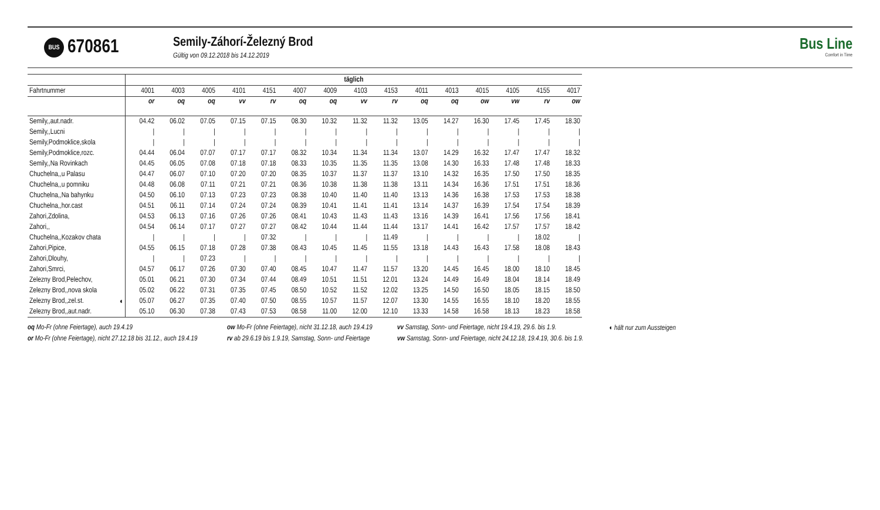BUS 670861
Semily-Záhorí-Železný Brod
Gültig von 09.12.2018 bis 14.12.2019
Bus Line
Comfort in Time
| | täglich | | | | | | | | | | | | | | |
| --- | --- | --- | --- | --- | --- | --- | --- | --- | --- | --- | --- | --- | --- | --- | --- |
| Fahrtnummer | 4001 | 4003 | 4005 | 4101 | 4151 | 4007 | 4009 | 4103 | 4153 | 4011 | 4013 | 4015 | 4105 | 4155 | 4017 |
| | or | oq | oq | vv | rv | oq | oq | vv | rv | oq | oq | ow | vw | rv | ow |
| Semily,,aut.nadr. | 04.42 | 06.02 | 07.05 | 07.15 | 07.15 | 08.30 | 10.32 | 11.32 | 11.32 | 13.05 | 14.27 | 16.30 | 17.45 | 17.45 | 18.30 |
| Semily,,Lucni | / | / | / | / | / | / | / | / | / | / | / | / | / | / | / |
| Semily,Podmoklice,skola | / | / | / | / | / | / | / | / | / | / | / | / | / | / | / |
| Semily,Podmoklice,rozc. | 04.44 | 06.04 | 07.07 | 07.17 | 07.17 | 08.32 | 10.34 | 11.34 | 11.34 | 13.07 | 14.29 | 16.32 | 17.47 | 17.47 | 18.32 |
| Semily,,Na Rovinkach | 04.45 | 06.05 | 07.08 | 07.18 | 07.18 | 08.33 | 10.35 | 11.35 | 11.35 | 13.08 | 14.30 | 16.33 | 17.48 | 17.48 | 18.33 |
| Chuchelna,,u Palasu | 04.47 | 06.07 | 07.10 | 07.20 | 07.20 | 08.35 | 10.37 | 11.37 | 11.37 | 13.10 | 14.32 | 16.35 | 17.50 | 17.50 | 18.35 |
| Chuchelna,,u pomniku | 04.48 | 06.08 | 07.11 | 07.21 | 07.21 | 08.36 | 10.38 | 11.38 | 11.38 | 13.11 | 14.34 | 16.36 | 17.51 | 17.51 | 18.36 |
| Chuchelna,,Na bahynku | 04.50 | 06.10 | 07.13 | 07.23 | 07.23 | 08.38 | 10.40 | 11.40 | 11.40 | 13.13 | 14.36 | 16.38 | 17.53 | 17.53 | 18.38 |
| Chuchelna,,hor.cast | 04.51 | 06.11 | 07.14 | 07.24 | 07.24 | 08.39 | 10.41 | 11.41 | 11.41 | 13.14 | 14.37 | 16.39 | 17.54 | 17.54 | 18.39 |
| Zahori,Zdolina, | 04.53 | 06.13 | 07.16 | 07.26 | 07.26 | 08.41 | 10.43 | 11.43 | 11.43 | 13.16 | 14.39 | 16.41 | 17.56 | 17.56 | 18.41 |
| Zahori,, | 04.54 | 06.14 | 07.17 | 07.27 | 07.27 | 08.42 | 10.44 | 11.44 | 11.44 | 13.17 | 14.41 | 16.42 | 17.57 | 17.57 | 18.42 |
| Chuchelna,,Kozakov chata | / | / | / | / | 07.32 | / | / | / | 11.49 | / | / | / | / | 18.02 | / |
| Zahori,Pipice, | 04.55 | 06.15 | 07.18 | 07.28 | 07.38 | 08.43 | 10.45 | 11.45 | 11.55 | 13.18 | 14.43 | 16.43 | 17.58 | 18.08 | 18.43 |
| Zahori,Dlouhy, | / | / | 07.23 | / | / | / | / | / | / | / | / | / | / | / | / |
| Zahori,Smrci, | 04.57 | 06.17 | 07.26 | 07.30 | 07.40 | 08.45 | 10.47 | 11.47 | 11.57 | 13.20 | 14.45 | 16.45 | 18.00 | 18.10 | 18.45 |
| Zelezny Brod,Pelechov, | 05.01 | 06.21 | 07.30 | 07.34 | 07.44 | 08.49 | 10.51 | 11.51 | 12.01 | 13.24 | 14.49 | 16.49 | 18.04 | 18.14 | 18.49 |
| Zelezny Brod,,nova skola | 05.02 | 06.22 | 07.31 | 07.35 | 07.45 | 08.50 | 10.52 | 11.52 | 12.02 | 13.25 | 14.50 | 16.50 | 18.05 | 18.15 | 18.50 |
| Zelezny Brod,,zel.st. ◖ | 05.07 | 06.27 | 07.35 | 07.40 | 07.50 | 08.55 | 10.57 | 11.57 | 12.07 | 13.30 | 14.55 | 16.55 | 18.10 | 18.20 | 18.55 |
| Zelezny Brod,,aut.nadr. | 05.10 | 06.30 | 07.38 | 07.43 | 07.53 | 08.58 | 11.00 | 12.00 | 12.10 | 13.33 | 14.58 | 16.58 | 18.13 | 18.23 | 18.58 |
oq Mo-Fr (ohne Feiertage), auch 19.4.19
ow Mo-Fr (ohne Feiertage), nicht 31.12.18, auch 19.4.19
vv Samstag, Sonn- und Feiertage, nicht 19.4.19, 29.6. bis 1.9.
◖ hält nur zum Aussteigen
or Mo-Fr (ohne Feiertage), nicht 27.12.18 bis 31.12., auch 19.4.19
rv ab 29.6.19 bis 1.9.19, Samstag, Sonn- und Feiertage
vw Samstag, Sonn- und Feiertage, nicht 24.12.18, 19.4.19, 30.6. bis 1.9.